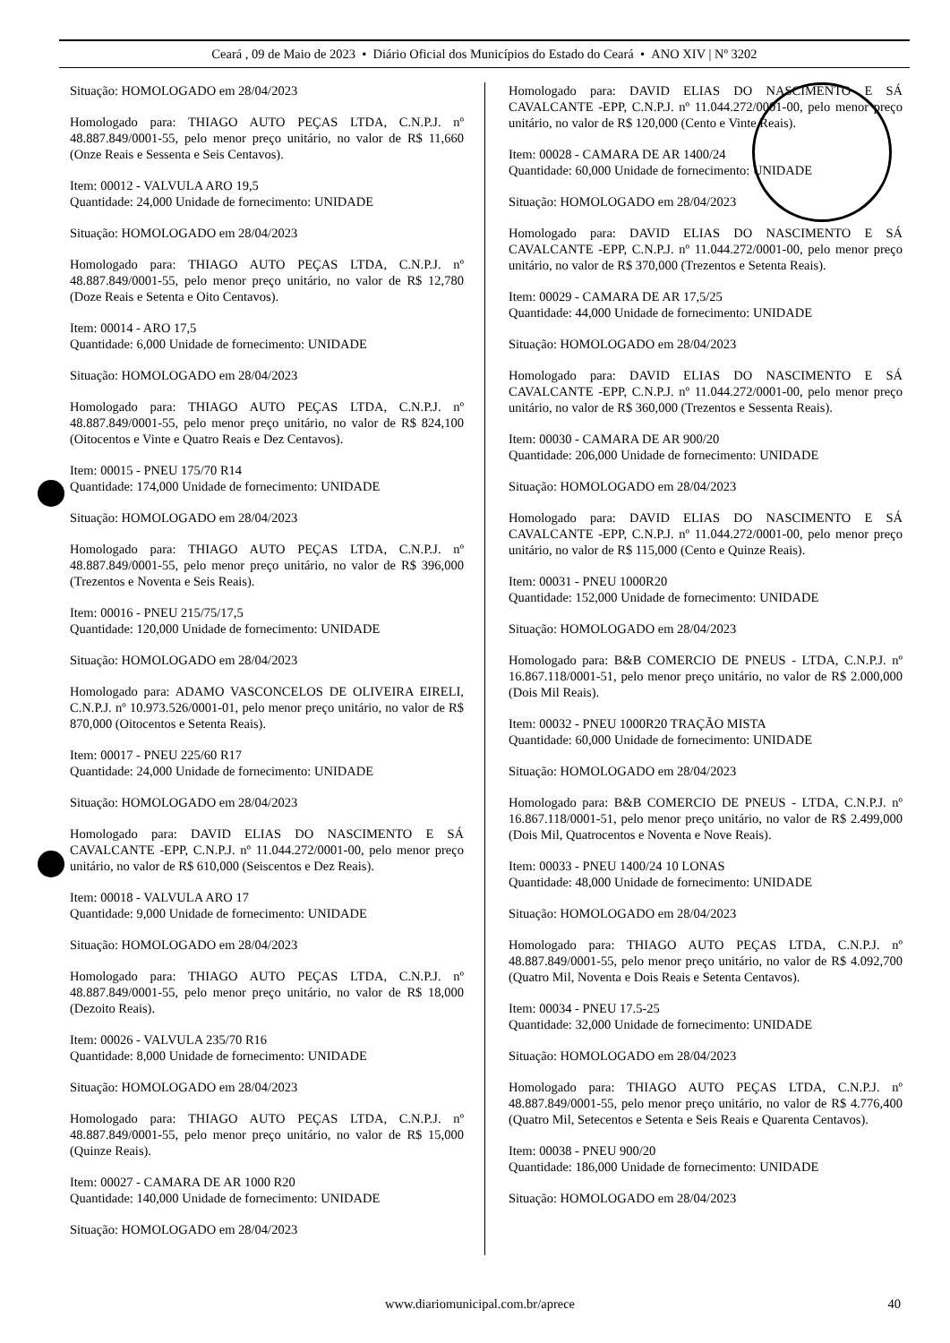Ceará , 09 de Maio de 2023 • Diário Oficial dos Municípios do Estado do Ceará • ANO XIV | Nº 3202
Situação: HOMOLOGADO em 28/04/2023
Homologado para: THIAGO AUTO PEÇAS LTDA, C.N.P.J. nº 48.887.849/0001-55, pelo menor preço unitário, no valor de R$ 11,660 (Onze Reais e Sessenta e Seis Centavos).
Item: 00012 - VALVULA ARO 19,5
Quantidade: 24,000 Unidade de fornecimento: UNIDADE
Situação: HOMOLOGADO em 28/04/2023
Homologado para: THIAGO AUTO PEÇAS LTDA, C.N.P.J. nº 48.887.849/0001-55, pelo menor preço unitário, no valor de R$ 12,780 (Doze Reais e Setenta e Oito Centavos).
Item: 00014 - ARO 17,5
Quantidade: 6,000 Unidade de fornecimento: UNIDADE
Situação: HOMOLOGADO em 28/04/2023
Homologado para: THIAGO AUTO PEÇAS LTDA, C.N.P.J. nº 48.887.849/0001-55, pelo menor preço unitário, no valor de R$ 824,100 (Oitocentos e Vinte e Quatro Reais e Dez Centavos).
Item: 00015 - PNEU 175/70 R14
Quantidade: 174,000 Unidade de fornecimento: UNIDADE
Situação: HOMOLOGADO em 28/04/2023
Homologado para: THIAGO AUTO PEÇAS LTDA, C.N.P.J. nº 48.887.849/0001-55, pelo menor preço unitário, no valor de R$ 396,000 (Trezentos e Noventa e Seis Reais).
Item: 00016 - PNEU 215/75/17,5
Quantidade: 120,000 Unidade de fornecimento: UNIDADE
Situação: HOMOLOGADO em 28/04/2023
Homologado para: ADAMO VASCONCELOS DE OLIVEIRA EIRELI, C.N.P.J. nº 10.973.526/0001-01, pelo menor preço unitário, no valor de R$ 870,000 (Oitocentos e Setenta Reais).
Item: 00017 - PNEU 225/60 R17
Quantidade: 24,000 Unidade de fornecimento: UNIDADE
Situação: HOMOLOGADO em 28/04/2023
Homologado para: DAVID ELIAS DO NASCIMENTO E SÁ CAVALCANTE -EPP, C.N.P.J. nº 11.044.272/0001-00, pelo menor preço unitário, no valor de R$ 610,000 (Seiscentos e Dez Reais).
Item: 00018 - VALVULA ARO 17
Quantidade: 9,000 Unidade de fornecimento: UNIDADE
Situação: HOMOLOGADO em 28/04/2023
Homologado para: THIAGO AUTO PEÇAS LTDA, C.N.P.J. nº 48.887.849/0001-55, pelo menor preço unitário, no valor de R$ 18,000 (Dezoito Reais).
Item: 00026 - VALVULA 235/70 R16
Quantidade: 8,000 Unidade de fornecimento: UNIDADE
Situação: HOMOLOGADO em 28/04/2023
Homologado para: THIAGO AUTO PEÇAS LTDA, C.N.P.J. nº 48.887.849/0001-55, pelo menor preço unitário, no valor de R$ 15,000 (Quinze Reais).
Item: 00027 - CAMARA DE AR 1000 R20
Quantidade: 140,000 Unidade de fornecimento: UNIDADE
Situação: HOMOLOGADO em 28/04/2023
Homologado para: DAVID ELIAS DO NASCIMENTO E SÁ CAVALCANTE -EPP, C.N.P.J. nº 11.044.272/0001-00, pelo menor preço unitário, no valor de R$ 120,000 (Cento e Vinte Reais).
Item: 00028 - CAMARA DE AR 1400/24
Quantidade: 60,000 Unidade de fornecimento: UNIDADE
Situação: HOMOLOGADO em 28/04/2023
Homologado para: DAVID ELIAS DO NASCIMENTO E SÁ CAVALCANTE -EPP, C.N.P.J. nº 11.044.272/0001-00, pelo menor preço unitário, no valor de R$ 370,000 (Trezentos e Setenta Reais).
Item: 00029 - CAMARA DE AR 17,5/25
Quantidade: 44,000 Unidade de fornecimento: UNIDADE
Situação: HOMOLOGADO em 28/04/2023
Homologado para: DAVID ELIAS DO NASCIMENTO E SÁ CAVALCANTE -EPP, C.N.P.J. nº 11.044.272/0001-00, pelo menor preço unitário, no valor de R$ 360,000 (Trezentos e Sessenta Reais).
Item: 00030 - CAMARA DE AR 900/20
Quantidade: 206,000 Unidade de fornecimento: UNIDADE
Situação: HOMOLOGADO em 28/04/2023
Homologado para: DAVID ELIAS DO NASCIMENTO E SÁ CAVALCANTE -EPP, C.N.P.J. nº 11.044.272/0001-00, pelo menor preço unitário, no valor de R$ 115,000 (Cento e Quinze Reais).
Item: 00031 - PNEU 1000R20
Quantidade: 152,000 Unidade de fornecimento: UNIDADE
Situação: HOMOLOGADO em 28/04/2023
Homologado para: B&B COMERCIO DE PNEUS - LTDA, C.N.P.J. nº 16.867.118/0001-51, pelo menor preço unitário, no valor de R$ 2.000,000 (Dois Mil Reais).
Item: 00032 - PNEU 1000R20 TRAÇÃO MISTA
Quantidade: 60,000 Unidade de fornecimento: UNIDADE
Situação: HOMOLOGADO em 28/04/2023
Homologado para: B&B COMERCIO DE PNEUS - LTDA, C.N.P.J. nº 16.867.118/0001-51, pelo menor preço unitário, no valor de R$ 2.499,000 (Dois Mil, Quatrocentos e Noventa e Nove Reais).
Item: 00033 - PNEU 1400/24 10 LONAS
Quantidade: 48,000 Unidade de fornecimento: UNIDADE
Situação: HOMOLOGADO em 28/04/2023
Homologado para: THIAGO AUTO PEÇAS LTDA, C.N.P.J. nº 48.887.849/0001-55, pelo menor preço unitário, no valor de R$ 4.092,700 (Quatro Mil, Noventa e Dois Reais e Setenta Centavos).
Item: 00034 - PNEU 17.5-25
Quantidade: 32,000 Unidade de fornecimento: UNIDADE
Situação: HOMOLOGADO em 28/04/2023
Homologado para: THIAGO AUTO PEÇAS LTDA, C.N.P.J. nº 48.887.849/0001-55, pelo menor preço unitário, no valor de R$ 4.776,400 (Quatro Mil, Setecentos e Setenta e Seis Reais e Quarenta Centavos).
Item: 00038 - PNEU 900/20
Quantidade: 186,000 Unidade de fornecimento: UNIDADE
Situação: HOMOLOGADO em 28/04/2023
www.diariomunicipal.com.br/aprece 40